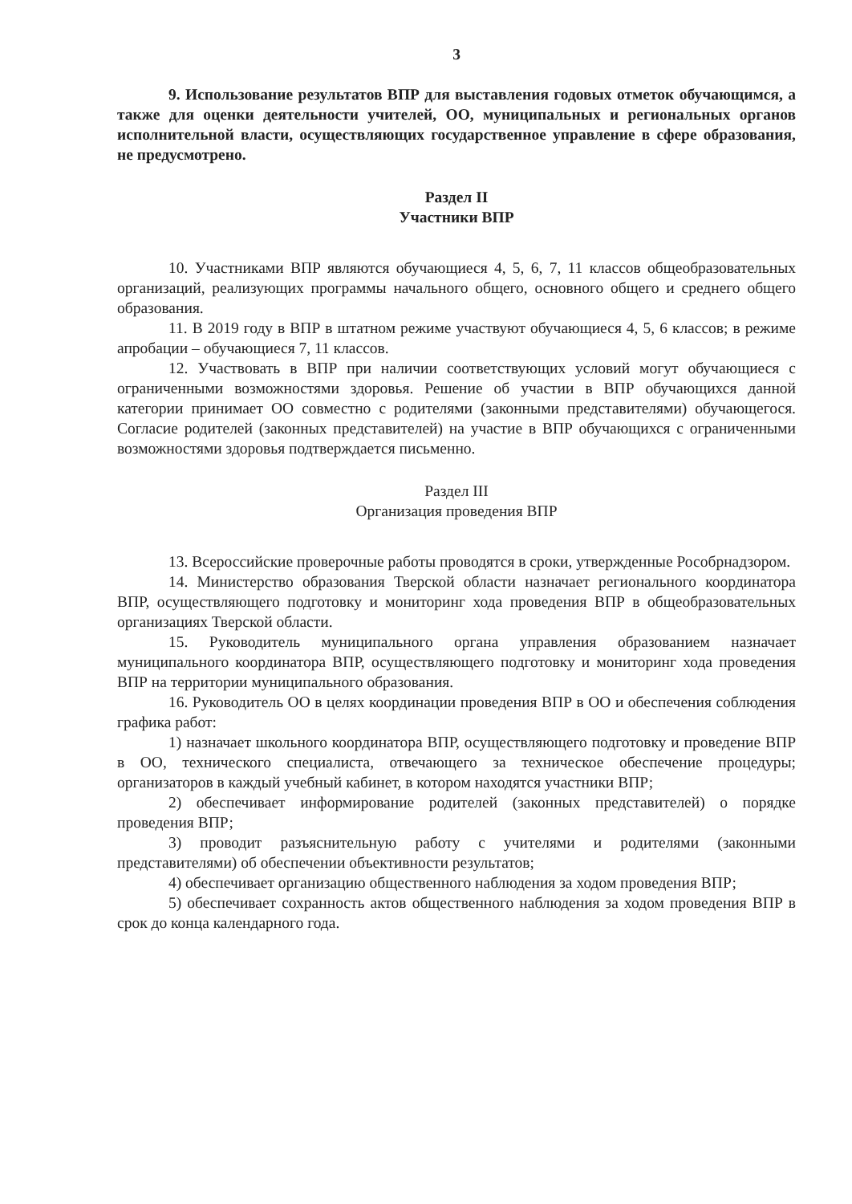3
9. Использование результатов ВПР для выставления годовых отметок обучающимся, а также для оценки деятельности учителей, ОО, муниципальных и региональных органов исполнительной власти, осуществляющих государственное управление в сфере образования, не предусмотрено.
Раздел II
Участники ВПР
10. Участниками ВПР являются обучающиеся 4, 5, 6, 7, 11 классов общеобразовательных организаций, реализующих программы начального общего, основного общего и среднего общего образования.
11. В 2019 году в ВПР в штатном режиме участвуют обучающиеся 4, 5, 6 классов; в режиме апробации – обучающиеся 7, 11 классов.
12. Участвовать в ВПР при наличии соответствующих условий могут обучающиеся с ограниченными возможностями здоровья. Решение об участии в ВПР обучающихся данной категории принимает ОО совместно с родителями (законными представителями) обучающегося. Согласие родителей (законных представителей) на участие в ВПР обучающихся с ограниченными возможностями здоровья подтверждается письменно.
Раздел III
Организация проведения ВПР
13. Всероссийские проверочные работы проводятся в сроки, утвержденные Рособрнадзором.
14. Министерство образования Тверской области назначает регионального координатора ВПР, осуществляющего подготовку и мониторинг хода проведения ВПР в общеобразовательных организациях Тверской области.
15. Руководитель муниципального органа управления образованием назначает муниципального координатора ВПР, осуществляющего подготовку и мониторинг хода проведения ВПР на территории муниципального образования.
16. Руководитель ОО в целях координации проведения ВПР в ОО и обеспечения соблюдения графика работ:
1) назначает школьного координатора ВПР, осуществляющего подготовку и проведение ВПР в ОО, технического специалиста, отвечающего за техническое обеспечение процедуры; организаторов в каждый учебный кабинет, в котором находятся участники ВПР;
2) обеспечивает информирование родителей (законных представителей) о порядке проведения ВПР;
3) проводит разъяснительную работу с учителями и родителями (законными представителями) об обеспечении объективности результатов;
4) обеспечивает организацию общественного наблюдения за ходом проведения ВПР;
5) обеспечивает сохранность актов общественного наблюдения за ходом проведения ВПР в срок до конца календарного года.